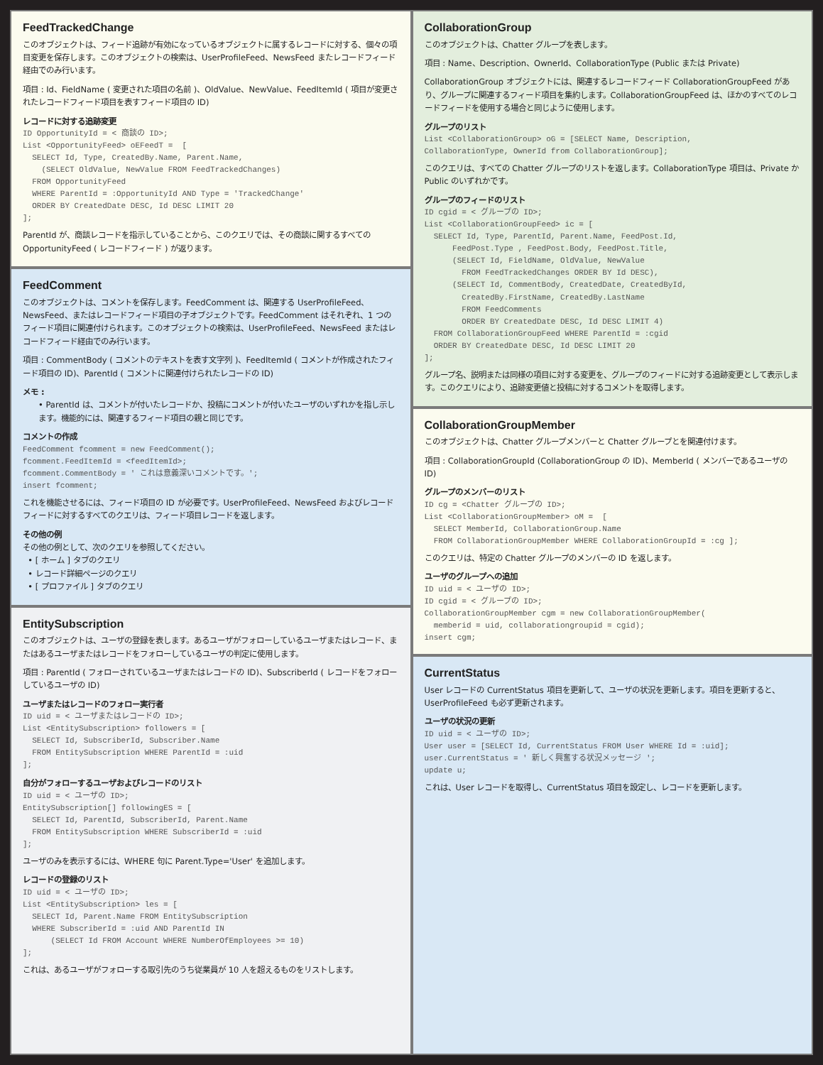FeedTrackedChange
このオブジェクトは、フィード追跡が有効になっているオブジェクトに属するレコードに対する、個々の項目変更を保存します。このオブジェクトの検索は、UserProfileFeed、NewsFeed またレコードフィード経由でのみ行います。
項目 : Id、FieldName ( 変更された項目の名前 )、OldValue、NewValue、FeedItemId ( 項目が変更されたレコードフィード項目を表すフィード項目の ID)
レコードに対する追跡変更
ID OpportunityId = < 商談の ID>;
List <OpportunityFeed> oEFeedT =  [
  SELECT Id, Type, CreatedBy.Name, Parent.Name,
    (SELECT OldValue, NewValue FROM FeedTrackedChanges)
  FROM OpportunityFeed
  WHERE ParentId = :OpportunityId AND Type = 'TrackedChange'
  ORDER BY CreatedDate DESC, Id DESC LIMIT 20
];
ParentId が、商談レコードを指示していることから、このクエリでは、その商談に関するすべての OpportunityFeed ( レコードフィード ) が返ります。
FeedComment
このオブジェクトは、コメントを保存します。FeedComment は、関連する UserProfileFeed、NewsFeed、またはレコードフィード項目の子オブジェクトです。FeedComment はそれぞれ、1 つのフィード項目に関連付けられます。このオブジェクトの検索は、UserProfileFeed、NewsFeed またはレコードフィード経由でのみ行います。
項目 : CommentBody ( コメントのテキストを表す文字列 )、FeedItemId ( コメントが作成されたフィード項目の ID)、ParentId ( コメントに関連付けられたレコードの ID)
メモ :
• ParentId は、コメントが付いたレコードか、投稿にコメントが付いたユーザのいずれかを指し示します。機能的には、関連するフィード項目の親と同じです。
コメントの作成
FeedComment fcomment = new FeedComment();
fcomment.FeedItemId = <feedItemId>;
fcomment.CommentBody = ' これは意義深いコメントです。';
insert fcomment;
これを機能させるには、フィード項目の ID が必要です。UserProfileFeed、NewsFeed およびレコードフィードに対するすべてのクエリは、フィード項目レコードを返します。
その他の例
その他の例として、次のクエリを参照してください。
• [ ホーム ] タブのクエリ
• レコード詳細ページのクエリ
• [ プロファイル ] タブのクエリ
EntitySubscription
このオブジェクトは、ユーザの登録を表します。あるユーザがフォローしているユーザまたはレコード、またはあるユーザまたはレコードをフォローしているユーザの判定に使用します。
項目 : ParentId ( フォローされているユーザまたはレコードの ID)、SubscriberId ( レコードをフォローしているユーザの ID)
ユーザまたはレコードのフォロー実行者
ID uid = < ユーザまたはレコードの ID>;
List <EntitySubscription> followers = [
  SELECT Id, SubscriberId, Subscriber.Name
  FROM EntitySubscription WHERE ParentId = :uid
];
自分がフォローするユーザおよびレコードのリスト
ID uid = < ユーザの ID>;
EntitySubscription[] followingES = [
  SELECT Id, ParentId, SubscriberId, Parent.Name
  FROM EntitySubscription WHERE SubscriberId = :uid
];
ユーザのみを表示するには、WHERE 句に Parent.Type='User' を追加します。
レコードの登録のリスト
ID uid = < ユーザの ID>;
List <EntitySubscription> les = [
  SELECT Id, Parent.Name FROM EntitySubscription
  WHERE SubscriberId = :uid AND ParentId IN
      (SELECT Id FROM Account WHERE NumberOfEmployees >= 10)
];
これは、あるユーザがフォローする取引先のうち従業員が 10 人を超えるものをリストします。
CollaborationGroup
このオブジェクトは、Chatter グループを表します。
項目 : Name、Description、OwnerId、CollaborationType (Public または Private)
CollaborationGroup オブジェクトには、関連するレコードフィード CollaborationGroupFeed があり、グループに関連するフィード項目を集約します。CollaborationGroupFeed は、ほかのすべてのレコードフィードを使用する場合と同じように使用します。
グループのリスト
List <CollaborationGroup> oG = [SELECT Name, Description,
CollaborationType, OwnerId from CollaborationGroup];
このクエリは、すべての Chatter グループのリストを返します。CollaborationType 項目は、Private か Public のいずれかです。
グループのフィードのリスト
ID cgid = < グループの ID>;
List <CollaborationGroupFeed> ic = [
  SELECT Id, Type, ParentId, Parent.Name, FeedPost.Id,
      FeedPost.Type , FeedPost.Body, FeedPost.Title,
      (SELECT Id, FieldName, OldValue, NewValue
        FROM FeedTrackedChanges ORDER BY Id DESC),
      (SELECT Id, CommentBody, CreatedDate, CreatedById,
        CreatedBy.FirstName, CreatedBy.LastName
        FROM FeedComments
        ORDER BY CreatedDate DESC, Id DESC LIMIT 4)
  FROM CollaborationGroupFeed WHERE ParentId = :cgid
  ORDER BY CreatedDate DESC, Id DESC LIMIT 20
];
グループ名、説明または同様の項目に対する変更を、グループのフィードに対する追跡変更として表示します。このクエリにより、追跡変更値と投稿に対するコメントを取得します。
CollaborationGroupMember
このオブジェクトは、Chatter グループメンバーと Chatter グループとを関連付けます。
項目 : CollaborationGroupId (CollaborationGroup の ID)、MemberId ( メンバーであるユーザの ID)
グループのメンバーのリスト
ID cg = <Chatter グループの ID>;
List <CollaborationGroupMember> oM =  [
  SELECT MemberId, CollaborationGroup.Name
  FROM CollaborationGroupMember WHERE CollaborationGroupId = :cg ];
このクエリは、特定の Chatter グループのメンバーの ID を返します。
ユーザのグループへの追加
ID uid = < ユーザの ID>;
ID cgid = < グループの ID>;
CollaborationGroupMember cgm = new CollaborationGroupMember(
  memberid = uid, collaborationgroupid = cgid);
insert cgm;
CurrentStatus
User レコードの CurrentStatus 項目を更新して、ユーザの状況を更新します。項目を更新すると、UserProfileFeed も必ず更新されます。
ユーザの状況の更新
ID uid = < ユーザの ID>;
User user = [SELECT Id, CurrentStatus FROM User WHERE Id = :uid];
user.CurrentStatus = ' 新しく興奮する状況メッセージ ';
update u;
これは、User レコードを取得し、CurrentStatus 項目を設定し、レコードを更新します。